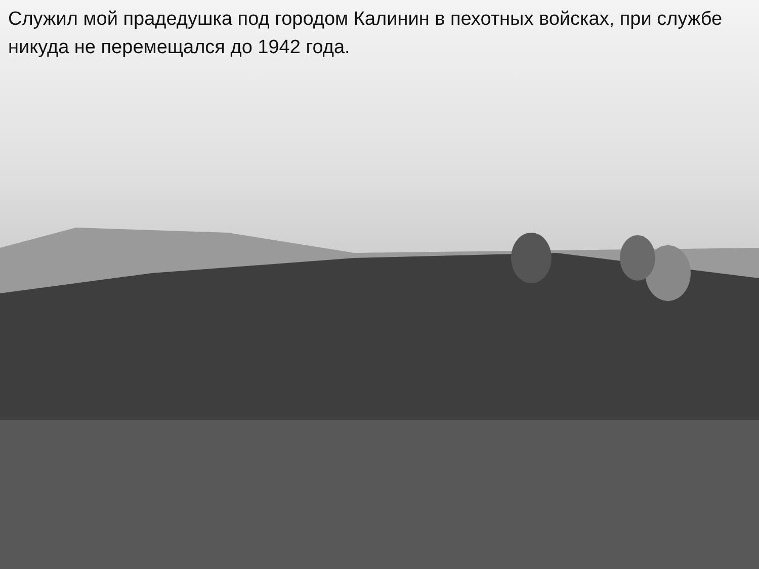Служил мой прадедушка под городом Калинин в пехотных войсках, при службе никуда не перемещался до 1942 года.